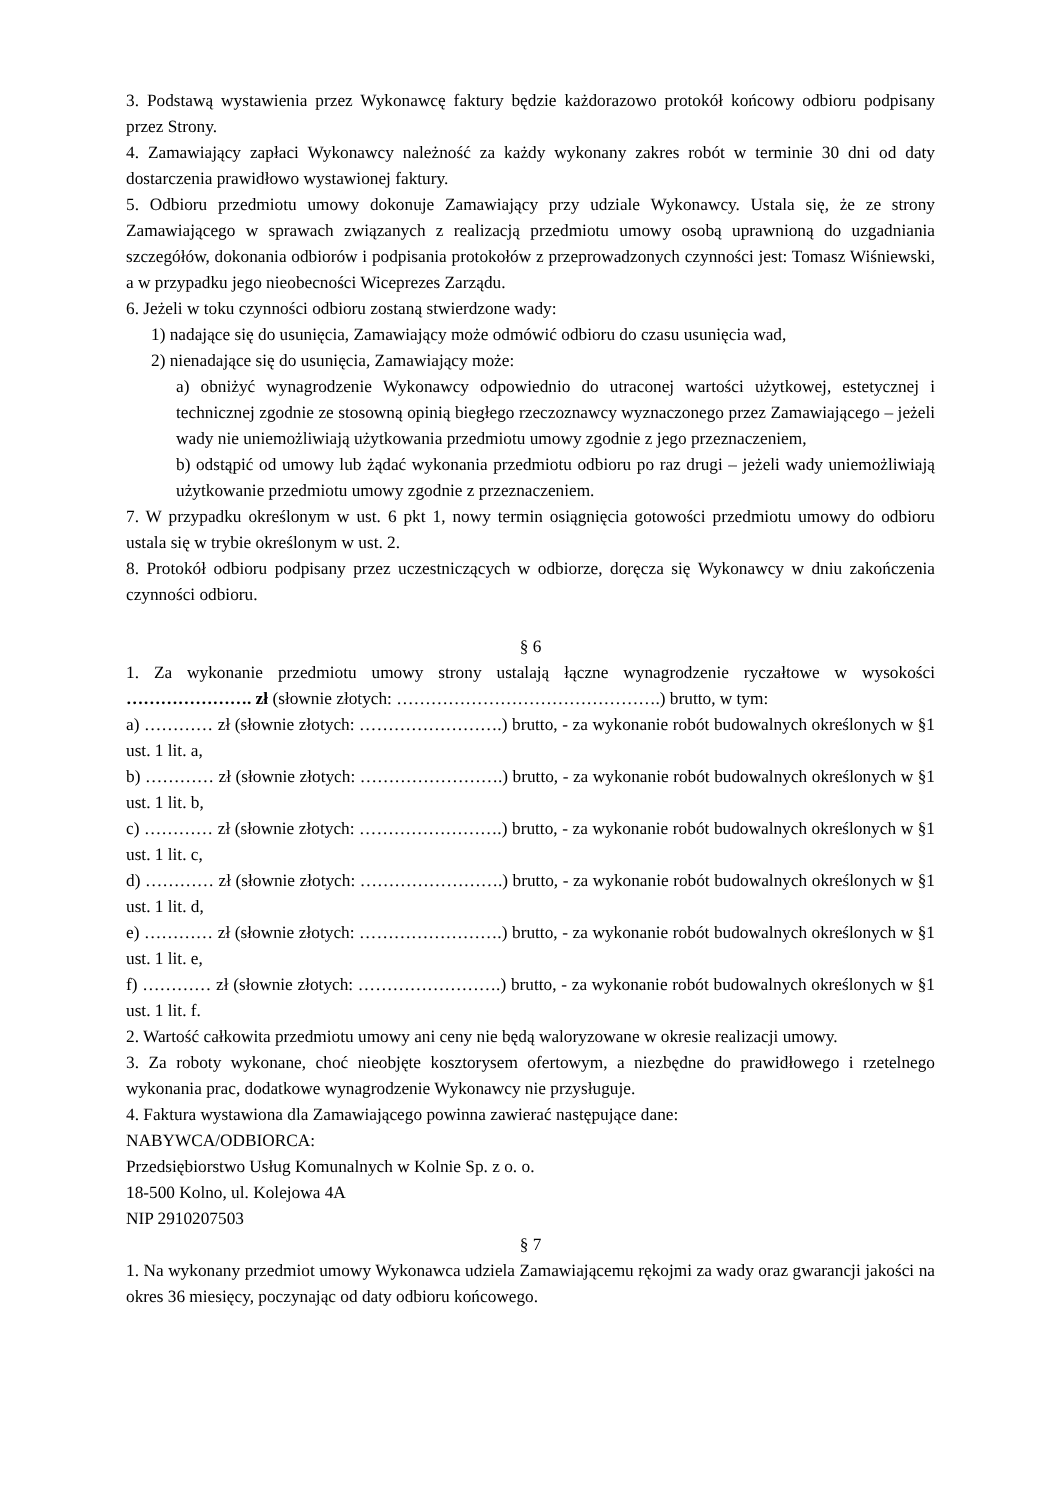3. Podstawą wystawienia przez Wykonawcę faktury będzie każdorazowo protokół końcowy odbioru podpisany przez Strony.
4. Zamawiający zapłaci Wykonawcy należność za każdy wykonany zakres robót w terminie 30 dni od daty dostarczenia prawidłowo wystawionej faktury.
5. Odbioru przedmiotu umowy dokonuje Zamawiający przy udziale Wykonawcy. Ustala się, że ze strony Zamawiającego w sprawach związanych z realizacją przedmiotu umowy osobą uprawnioną do uzgadniania szczegółów, dokonania odbiorów i podpisania protokołów z przeprowadzonych czynności jest: Tomasz Wiśniewski, a w przypadku jego nieobecności Wiceprezes Zarządu.
6. Jeżeli w toku czynności odbioru zostaną stwierdzone wady:
1) nadające się do usunięcia, Zamawiający może odmówić odbioru do czasu usunięcia wad,
2) nienadające się do usunięcia, Zamawiający może:
a) obniżyć wynagrodzenie Wykonawcy odpowiednio do utraconej wartości użytkowej, estetycznej i technicznej zgodnie ze stosowną opinią biegłego rzeczoznawcy wyznaczonego przez Zamawiającego – jeżeli wady nie uniemożliwiają użytkowania przedmiotu umowy zgodnie z jego przeznaczeniem,
b) odstąpić od umowy lub żądać wykonania przedmiotu odbioru po raz drugi – jeżeli wady uniemożliwiają użytkowanie przedmiotu umowy zgodnie z przeznaczeniem.
7. W przypadku określonym w ust. 6 pkt 1, nowy termin osiągnięcia gotowości przedmiotu umowy do odbioru ustala się w trybie określonym w ust. 2.
8. Protokół odbioru podpisany przez uczestniczących w odbiorze, doręcza się Wykonawcy w dniu zakończenia czynności odbioru.
§ 6
1. Za wykonanie przedmiotu umowy strony ustalają łączne wynagrodzenie ryczałtowe w wysokości …………………. zł (słownie złotych: ……………………………………….) brutto, w tym:
a) ………… zł (słownie złotych: …………………….) brutto, - za wykonanie robót budowalnych określonych w §1 ust. 1 lit. a,
b) ………… zł (słownie złotych: …………………….) brutto, - za wykonanie robót budowalnych określonych w §1 ust. 1 lit. b,
c) ………… zł (słownie złotych: …………………….) brutto, - za wykonanie robót budowalnych określonych w §1 ust. 1 lit. c,
d) ………… zł (słownie złotych: …………………….) brutto, - za wykonanie robót budowalnych określonych w §1 ust. 1 lit. d,
e) ………… zł (słownie złotych: …………………….) brutto, - za wykonanie robót budowalnych określonych w §1 ust. 1 lit. e,
f) ………… zł (słownie złotych: …………………….) brutto, - za wykonanie robót budowalnych określonych w §1 ust. 1 lit. f.
2. Wartość całkowita przedmiotu umowy ani ceny nie będą waloryzowane w okresie realizacji umowy.
3. Za roboty wykonane, choć nieobjęte kosztorysem ofertowym, a niezbędne do prawidłowego i rzetelnego wykonania prac, dodatkowe wynagrodzenie Wykonawcy nie przysługuje.
4. Faktura wystawiona dla Zamawiającego powinna zawierać następujące dane:
NABYWCA/ODBIORCA:
Przedsiębiorstwo Usług Komunalnych w Kolnie Sp. z o. o.
18-500 Kolno, ul. Kolejowa 4A
NIP 2910207503
§ 7
1. Na wykonany przedmiot umowy Wykonawca udziela Zamawiającemu rękojmi za wady oraz gwarancji jakości na okres 36 miesięcy, poczynając od daty odbioru końcowego.